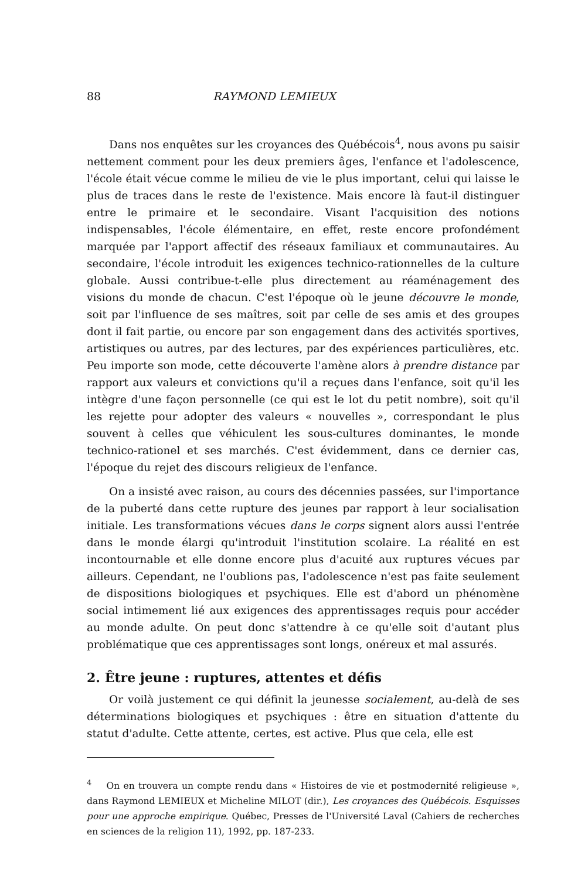88 RAYMOND LEMIEUX
Dans nos enquêtes sur les croyances des Québécois<sup>4</sup>, nous avons pu saisir nettement comment pour les deux premiers âges, l'enfance et l'adolescence, l'école était vécue comme le milieu de vie le plus important, celui qui laisse le plus de traces dans le reste de l'existence. Mais encore là faut-il distinguer entre le primaire et le secondaire. Visant l'acquisition des notions indispensables, l'école élémentaire, en effet, reste encore profondément marquée par l'apport affectif des réseaux familiaux et communautaires. Au secondaire, l'école introduit les exigences technico-rationnelles de la culture globale. Aussi contribue-t-elle plus directement au réaménagement des visions du monde de chacun. C'est l'époque où le jeune découvre le monde, soit par l'influence de ses maîtres, soit par celle de ses amis et des groupes dont il fait partie, ou encore par son engagement dans des activités sportives, artistiques ou autres, par des lectures, par des expériences particulières, etc. Peu importe son mode, cette découverte l'amène alors à prendre distance par rapport aux valeurs et convictions qu'il a reçues dans l'enfance, soit qu'il les intègre d'une façon personnelle (ce qui est le lot du petit nombre), soit qu'il les rejette pour adopter des valeurs « nouvelles », correspondant le plus souvent à celles que véhiculent les sous-cultures dominantes, le monde technico-rationel et ses marchés. C'est évidemment, dans ce dernier cas, l'époque du rejet des discours religieux de l'enfance.
On a insisté avec raison, au cours des décennies passées, sur l'importance de la puberté dans cette rupture des jeunes par rapport à leur socialisation initiale. Les transformations vécues dans le corps signent alors aussi l'entrée dans le monde élargi qu'introduit l'institution scolaire. La réalité en est incontournable et elle donne encore plus d'acuité aux ruptures vécues par ailleurs. Cependant, ne l'oublions pas, l'adolescence n'est pas faite seulement de dispositions biologiques et psychiques. Elle est d'abord un phénomène social intimement lié aux exigences des apprentissages requis pour accéder au monde adulte. On peut donc s'attendre à ce qu'elle soit d'autant plus problématique que ces apprentissages sont longs, onéreux et mal assurés.
2. Être jeune : ruptures, attentes et défis
Or voilà justement ce qui définit la jeunesse socialement, au-delà de ses déterminations biologiques et psychiques : être en situation d'attente du statut d'adulte. Cette attente, certes, est active. Plus que cela, elle est
<sup>4</sup> On en trouvera un compte rendu dans « Histoires de vie et postmodernité religieuse », dans Raymond LEMIEUX et Micheline MILOT (dir.), Les croyances des Québécois. Esquisses pour une approche empirique. Québec, Presses de l'Université Laval (Cahiers de recherches en sciences de la religion 11), 1992, pp. 187-233.